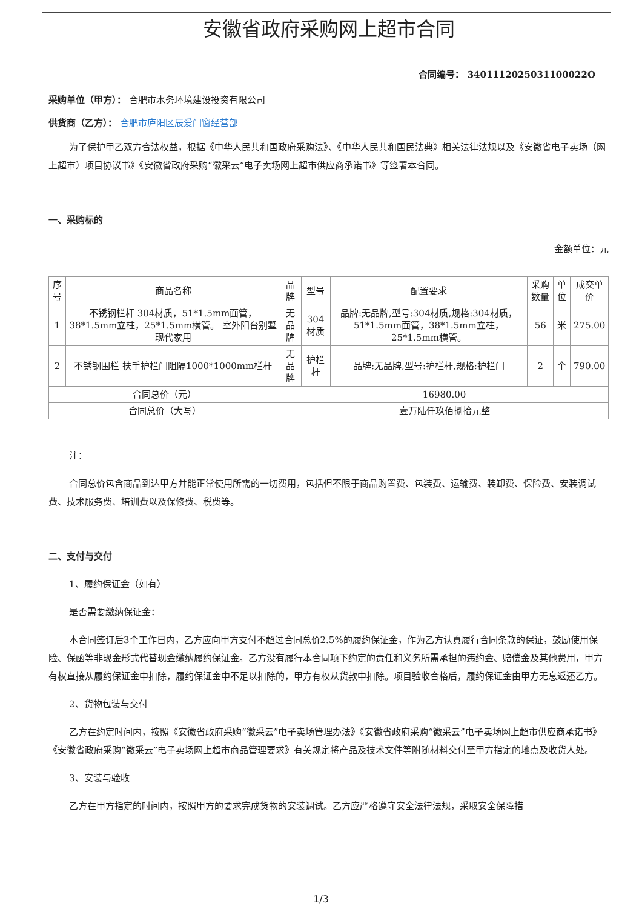安徽省政府采购网上超市合同
合同编号： 3401112025031100022O
采购单位（甲方）： 合肥市水务环境建设投资有限公司
供货商（乙方）： 合肥市庐阳区辰爱门窗经营部
为了保护甲乙双方合法权益，根据《中华人民共和国政府采购法》、《中华人民共和国民法典》相关法律法规以及《安徽省电子卖场（网上超市）项目协议书》《安徽省政府采购“徽采云”电子卖场网上超市供应商承诺书》等签署本合同。
一、采购标的
金额单位：元
| 序号 | 商品名称 | 品牌 | 型号 | 配置要求 | 采购数量 | 单位 | 成交单价 |
| --- | --- | --- | --- | --- | --- | --- | --- |
| 1 | 不锈钢栏杆 304材质，51*1.5mm面管，38*1.5mm立柱，25*1.5mm横管。 室外阳台别墅 现代家用 | 无品牌 | 304材质 | 品牌:无品牌,型号:304材质,规格:304材质，51*1.5mm面管，38*1.5mm立柱，25*1.5mm横管。 | 56 | 米 | 275.00 |
| 2 | 不锈钢围栏 扶手护栏门阻隔1000*1000mm栏杆 | 无品牌 | 护栏杆 | 品牌:无品牌,型号:护栏杆,规格:护栏门 | 2 | 个 | 790.00 |
| 合同总价（元） | | 16980.00 | | | | | |
| 合同总价（大写） | | 壹万陆仟玖佰捌拾元整 | | | | | |
注：
合同总价包含商品到达甲方并能正常使用所需的一切费用，包括但不限于商品购置费、包装费、运输费、装卸费、保险费、安装调试费、技术服务费、培训费以及保修费、税费等。
二、支付与交付
1、履约保证金（如有）
是否需要缴纳保证金：
本合同签订后3个工作日内，乙方应向甲方支付不超过合同总价2.5%的履约保证金，作为乙方认真履行合同条款的保证，鼓励使用保险、保函等非现金形式代替现金缴纳履约保证金。乙方没有履行本合同项下约定的责任和义务所需承担的违约金、赔偿金及其他费用，甲方有权直接从履约保证金中扣除，履约保证金中不足以扣除的，甲方有权从货款中扣除。项目验收合格后，履约保证金由甲方无息返还乙方。
2、货物包装与交付
乙方在约定时间内，按照《安徽省政府采购“徽采云”电子卖场管理办法》《安徽省政府采购“徽采云”电子卖场网上超市供应商承诺书》《安徽省政府采购“徽采云”电子卖场网上超市商品管理要求》有关规定将产品及技术文件等附随材料交付至甲方指定的地点及收货人处。
3、安装与验收
乙方在甲方指定的时间内，按照甲方的要求完成货物的安装调试。乙方应严格遵守安全法律法规，采取安全保障措
1/3